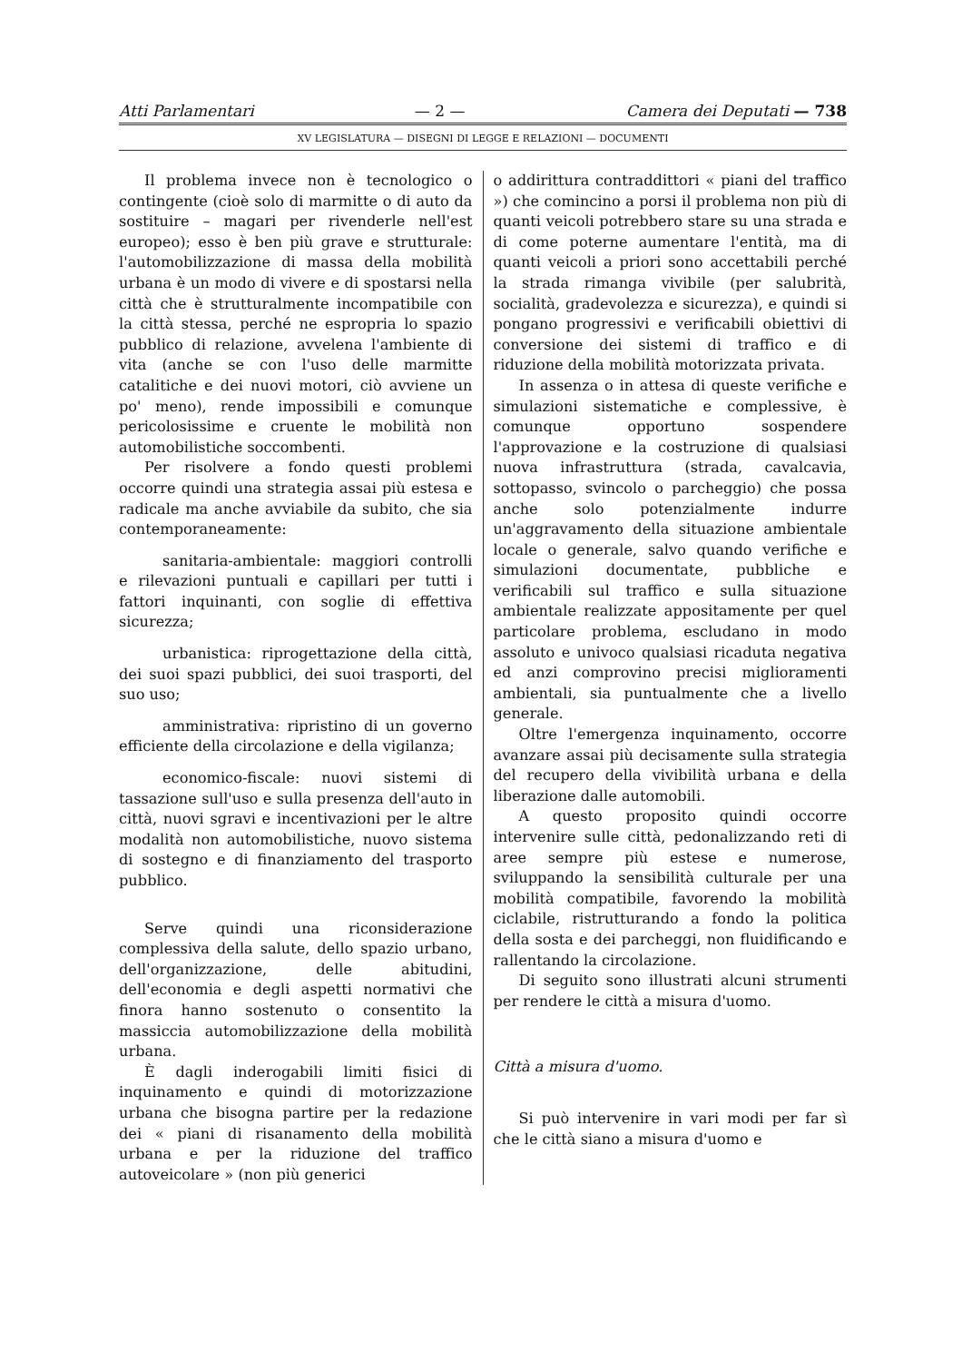Atti Parlamentari — 2 — Camera dei Deputati — 738
XV LEGISLATURA — DISEGNI DI LEGGE E RELAZIONI — DOCUMENTI
Il problema invece non è tecnologico o contingente (cioè solo di marmitte o di auto da sostituire – magari per rivenderle nell'est europeo); esso è ben più grave e strutturale: l'automobilizzazione di massa della mobilità urbana è un modo di vivere e di spostarsi nella città che è strutturalmente incompatibile con la città stessa, perché ne espropria lo spazio pubblico di relazione, avvelena l'ambiente di vita (anche se con l'uso delle marmitte catalitiche e dei nuovi motori, ciò avviene un po' meno), rende impossibili e comunque pericolosissime e cruente le mobilità non automobilistiche soccombenti.
Per risolvere a fondo questi problemi occorre quindi una strategia assai più estesa e radicale ma anche avviabile da subito, che sia contemporaneamente:
sanitaria-ambientale: maggiori controlli e rilevazioni puntuali e capillari per tutti i fattori inquinanti, con soglie di effettiva sicurezza;
urbanistica: riprogettazione della città, dei suoi spazi pubblici, dei suoi trasporti, del suo uso;
amministrativa: ripristino di un governo efficiente della circolazione e della vigilanza;
economico-fiscale: nuovi sistemi di tassazione sull'uso e sulla presenza dell'auto in città, nuovi sgravi e incentivazioni per le altre modalità non automobilistiche, nuovo sistema di sostegno e di finanziamento del trasporto pubblico.
Serve quindi una riconsiderazione complessiva della salute, dello spazio urbano, dell'organizzazione, delle abitudini, dell'economia e degli aspetti normativi che finora hanno sostenuto o consentito la massiccia automobilizzazione della mobilità urbana.
È dagli inderogabili limiti fisici di inquinamento e quindi di motorizzazione urbana che bisogna partire per la redazione dei « piani di risanamento della mobilità urbana e per la riduzione del traffico autoveicolare » (non più generici
o addirittura contraddittori « piani del traffico ») che comincino a porsi il problema non più di quanti veicoli potrebbero stare su una strada e di come poterne aumentare l'entità, ma di quanti veicoli a priori sono accettabili perché la strada rimanga vivibile (per salubrità, socialità, gradevolezza e sicurezza), e quindi si pongano progressivi e verificabili obiettivi di conversione dei sistemi di traffico e di riduzione della mobilità motorizzata privata.
In assenza o in attesa di queste verifiche e simulazioni sistematiche e complessive, è comunque opportuno sospendere l'approvazione e la costruzione di qualsiasi nuova infrastruttura (strada, cavalcavia, sottopasso, svincolo o parcheggio) che possa anche solo potenzialmente indurre un'aggravamento della situazione ambientale locale o generale, salvo quando verifiche e simulazioni documentate, pubbliche e verificabili sul traffico e sulla situazione ambientale realizzate appositamente per quel particolare problema, escludano in modo assoluto e univoco qualsiasi ricaduta negativa ed anzi comprovino precisi miglioramenti ambientali, sia puntualmente che a livello generale.
Oltre l'emergenza inquinamento, occorre avanzare assai più decisamente sulla strategia del recupero della vivibilità urbana e della liberazione dalle automobili.
A questo proposito quindi occorre intervenire sulle città, pedonalizzando reti di aree sempre più estese e numerose, sviluppando la sensibilità culturale per una mobilità compatibile, favorendo la mobilità ciclabile, ristrutturando a fondo la politica della sosta e dei parcheggi, non fluidificando e rallentando la circolazione.
Di seguito sono illustrati alcuni strumenti per rendere le città a misura d'uomo.
Città a misura d'uomo.
Si può intervenire in vari modi per far sì che le città siano a misura d'uomo e